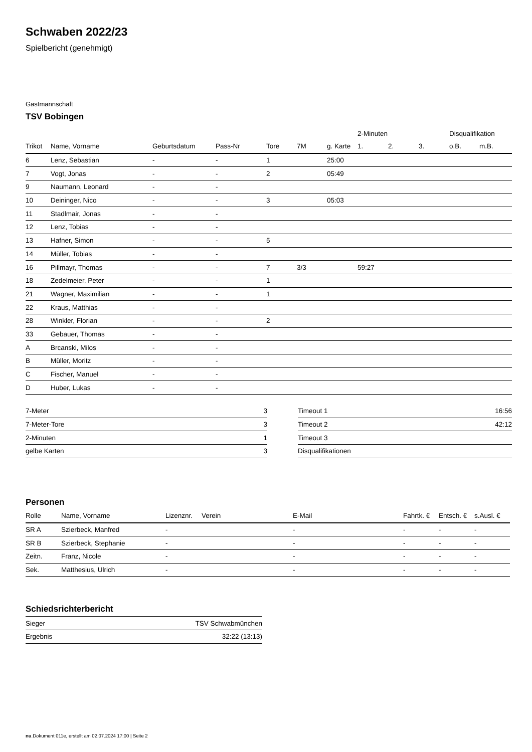Schwaben 2022/23
Spielbericht (genehmigt)
Gastmannschaft
TSV Bobingen
| | | | | | | | 2-Minuten | | | Disqualifikation | |
| Trikot | Name, Vorname | Geburtsdatum | Pass-Nr | Tore | 7M | g. Karte | 1. | 2. | 3. | o.B. | m.B. |
| 6 | Lenz, Sebastian | - | - | 1 | | 25:00 | | | | | |
| 7 | Vogt, Jonas | - | - | 2 | | 05:49 | | | | | |
| 9 | Naumann, Leonard | - | - | | | | | | | | |
| 10 | Deininger, Nico | - | - | 3 | | 05:03 | | | | | |
| 11 | Stadlmair, Jonas | - | - | | | | | | | | |
| 12 | Lenz, Tobias | - | - | | | | | | | | |
| 13 | Hafner, Simon | - | - | 5 | | | | | | | |
| 14 | Müller, Tobias | - | - | | | | | | | | |
| 16 | Pillmayr, Thomas | - | - | 7 | 3/3 | | 59:27 | | | | |
| 18 | Zedelmeier, Peter | - | - | 1 | | | | | | | |
| 21 | Wagner, Maximilian | - | - | 1 | | | | | | | |
| 22 | Kraus, Matthias | - | - | | | | | | | | |
| 28 | Winkler, Florian | - | - | 2 | | | | | | | |
| 33 | Gebauer, Thomas | - | - | | | | | | | | |
| A | Brcanski, Milos | - | - | | | | | | | | |
| B | Müller, Moritz | - | - | | | | | | | | |
| C | Fischer, Manuel | - | - | | | | | | | | |
| D | Huber, Lukas | - | - | | | | | | | | |
| 7-Meter | 3 |
| 7-Meter-Tore | 3 |
| 2-Minuten | 1 |
| gelbe Karten | 3 |
| Timeout 1 | 16:56 |
| Timeout 2 | 42:12 |
| Timeout 3 | |
| Disqualifikationen | |
Personen
| Rolle | Name, Vorname | Lizenznr. | Verein | E-Mail | Fahrtk. € | Entsch. € | s.Ausl. € |
| --- | --- | --- | --- | --- | --- | --- | --- |
| SR A | Szierbeck, Manfred | - | | - | - | - | - |
| SR B | Szierbeck, Stephanie | - | | - | - | - | - |
| Zeitn. | Franz, Nicole | - | | - | - | - | - |
| Sek. | Matthesius, Ulrich | - | | - | - | - | - |
Schiedsrichterbericht
| Sieger | TSV Schwabmünchen |
| Ergebnis | 32:22 (13:13) |
nu.Dokument 011e, erstellt am 02.07.2024 17:00 | Seite 2